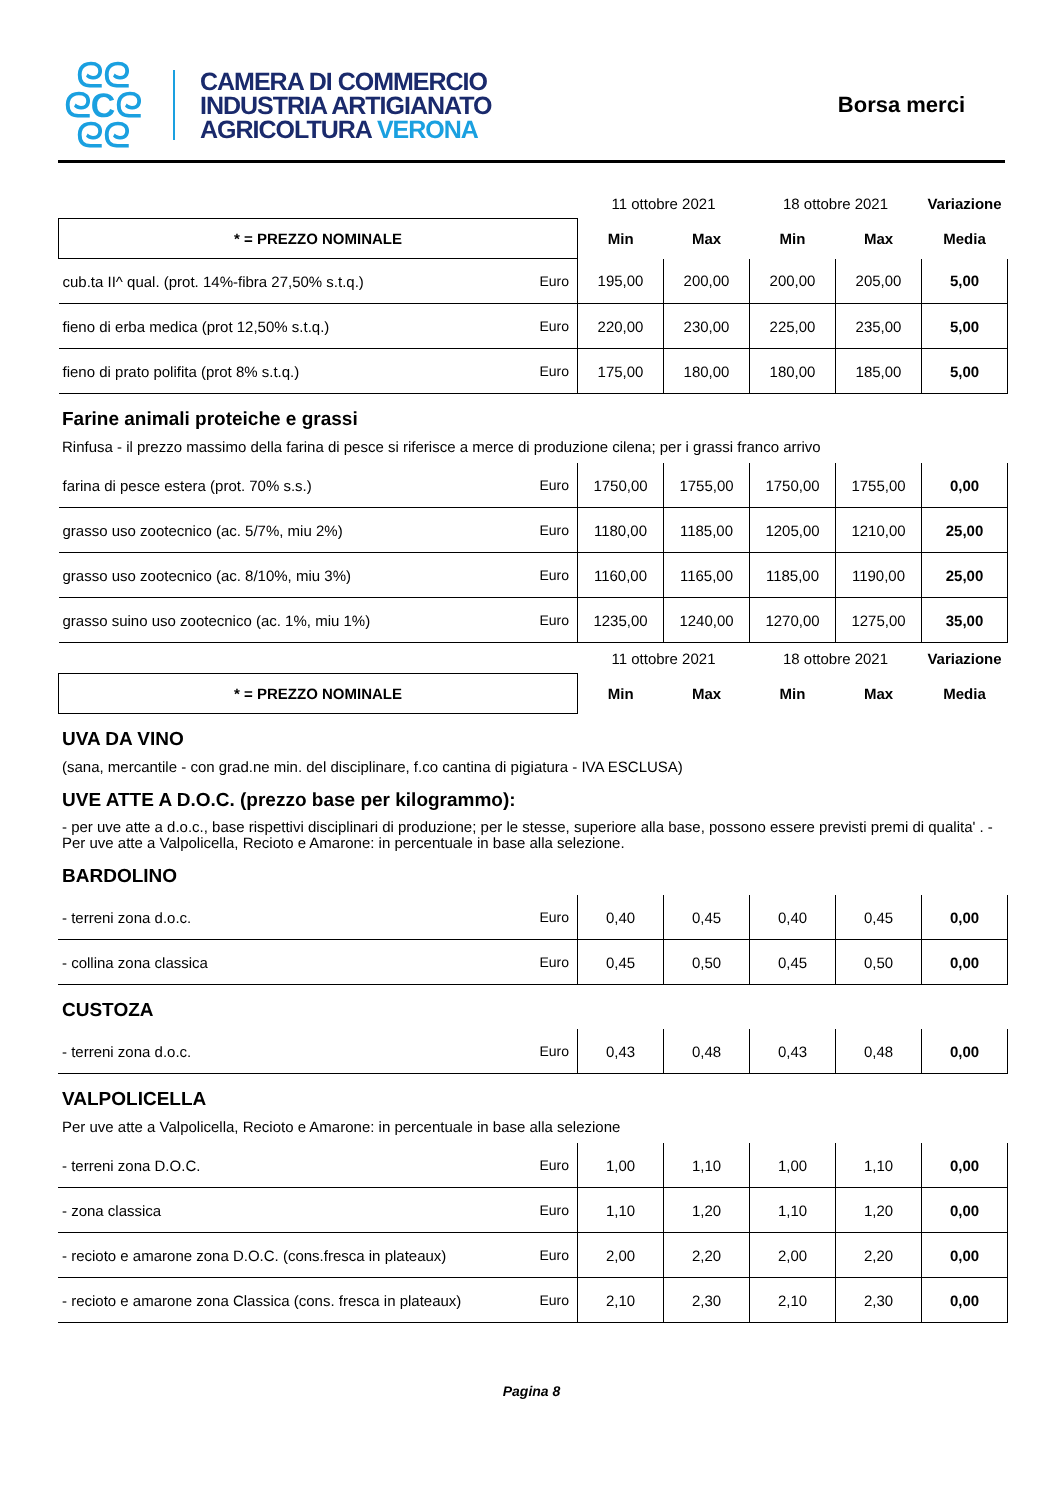ᘓᘓ
ᘓCᘓ
ᘓᘓ
CAMERA DI COMMERCIO
INDUSTRIA ARTIGIANATO
AGRICOLTURA VERONA
Borsa merci
| | | 11 ottobre 2021 | | 18 ottobre 2021 | | Variazione |
| * = PREZZO NOMINALE | | Min | Max | Min | Max | Media |
| cub.ta II^ qual. (prot. 14%-fibra 27,50% s.t.q.) | Euro | 195,00 | 200,00 | 200,00 | 205,00 | 5,00 |
| fieno di erba medica (prot 12,50% s.t.q.) | Euro | 220,00 | 230,00 | 225,00 | 235,00 | 5,00 |
| fieno di prato polifita (prot 8% s.t.q.) | Euro | 175,00 | 180,00 | 180,00 | 185,00 | 5,00 |
Farine animali proteiche e grassi
Rinfusa - il prezzo massimo della farina di pesce si riferisce a merce di produzione cilena; per i grassi franco arrivo
| farina di pesce estera (prot. 70% s.s.) | Euro | 1750,00 | 1755,00 | 1750,00 | 1755,00 | 0,00 |
| grasso uso zootecnico (ac. 5/7%, miu 2%) | Euro | 1180,00 | 1185,00 | 1205,00 | 1210,00 | 25,00 |
| grasso uso zootecnico (ac. 8/10%, miu 3%) | Euro | 1160,00 | 1165,00 | 1185,00 | 1190,00 | 25,00 |
| grasso suino uso zootecnico (ac. 1%, miu 1%) | Euro | 1235,00 | 1240,00 | 1270,00 | 1275,00 | 35,00 |
| | | 11 ottobre 2021 | | 18 ottobre 2021 | | Variazione |
| * = PREZZO NOMINALE | | Min | Max | Min | Max | Media |
UVA DA VINO
(sana, mercantile - con grad.ne min. del disciplinare, f.co cantina di pigiatura - IVA ESCLUSA)
UVE ATTE A D.O.C. (prezzo base per kilogrammo):
- per uve atte a d.o.c., base rispettivi disciplinari di produzione; per le stesse, superiore alla base, possono essere previsti premi di qualita' . - Per uve atte a Valpolicella, Recioto e Amarone: in percentuale in base alla selezione.
BARDOLINO
| - terreni zona d.o.c. | Euro | 0,40 | 0,45 | 0,40 | 0,45 | 0,00 |
| - collina zona classica | Euro | 0,45 | 0,50 | 0,45 | 0,50 | 0,00 |
CUSTOZA
| - terreni zona d.o.c. | Euro | 0,43 | 0,48 | 0,43 | 0,48 | 0,00 |
VALPOLICELLA
Per uve atte a Valpolicella, Recioto e Amarone: in percentuale in base alla selezione
| - terreni zona D.O.C. | Euro | 1,00 | 1,10 | 1,00 | 1,10 | 0,00 |
| - zona classica | Euro | 1,10 | 1,20 | 1,10 | 1,20 | 0,00 |
| - recioto e amarone zona D.O.C. (cons.fresca in plateaux) | Euro | 2,00 | 2,20 | 2,00 | 2,20 | 0,00 |
| - recioto e amarone zona Classica (cons. fresca in plateaux) | Euro | 2,10 | 2,30 | 2,10 | 2,30 | 0,00 |
Pagina 8